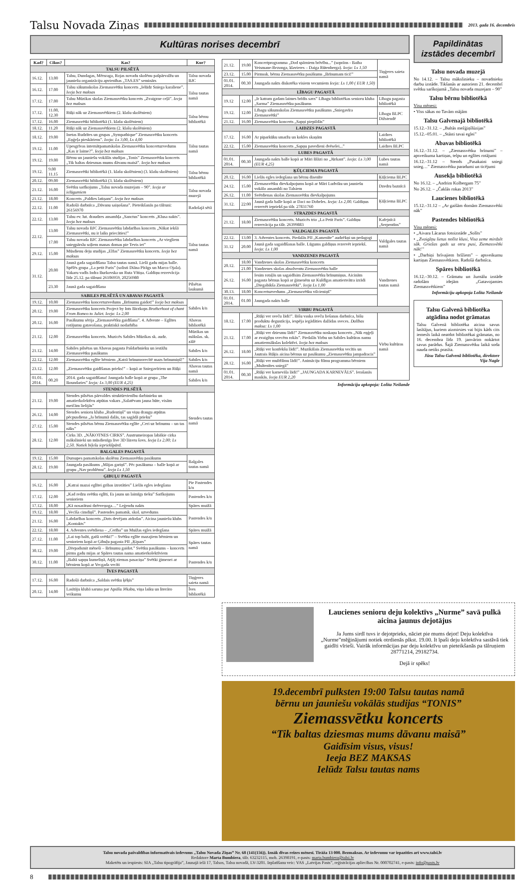Talsu Novada Ziņas
2013. gada 16. decembris
Kultūras norises decembrī
| Kad? | Cikos? | Kas? | Kur? |
| --- | --- | --- | --- |
| TALSU PILSĒTĀ | | | |
| 16.12. | 13.00 | Talsu, Dundagas, Mērsraga, Rojas novadu skolēnu pašpārvalžu un jauniešu organizāciju apvienības „TAS.ES” seminārs | Talsu novada BJC |
| 16.12. | 17.00 | Talsu sākumskolas Ziemassvētku koncerts „Ielūdz Sniega karaliene”. Ieeja bez maksas | Talsu tautas namā |
| 17.12. | 17.00 | Talsu Mūzikas skolas Ziemassvētku koncerts „Zvaigzne ceļā”. Ieeja bez maksas | |
| 17.12. | 11.00, 12.30 | Rūķi nāk uz Ziemassvētkiem (2. klašu skolēniem) | Talsu bērnu bibliotēkā |
| 17.12. | 16.00 | Ziemassvētki bibliotēkā (1. klašu skolēniem) | |
| 18.12. | 11.20 | Rūķi nāk uz Ziemassvētkiem (2. klašu skolēniem) | |
| 18.12. | 19.00 | Inetas Rudzītes un grupas „Sympathique” Ziemassvētku koncerts „Eņģeļa pieskāriens”. Ieeja: Ls 3,00, Ls 4,00 | Talsu tautas namā |
| 19.12. | 11.00 | Upesgrīvas internātpamatskolas Ziemassvētku koncertuzvedums „Kas ir laime?”. Ieeja bez maksas | |
| 19.12. | 19.00 | Bērnu un jauniešu vokālās studijas „Tonis” Ziemassvētku koncerts „Tik baltas dziesmas mums dāvanu maisā”. Ieeja bez maksas | |
| 19.12. | 9.00 11.15 | Ziemassvētki bibliotēkā (1. klašu skolēniem) (3. klašu skolēniem) | Talsu bērnu bibliotēkā |
| 20.12. | 09.00 | Ziemassvētki bibliotēkā (3. klašu skolēniem) | |
| 21.12. | 16.00 | Svētku sarīkojums „Talsu novada muzejam – 90”. Ieeja ar ielūgumiem | Talsu novada muzejā |
| 21.12. | 18.00 | Koncerts „Paldies latiņam”. Ieeja bez maksas | |
| 22.12. | 11.00 | Radošā darbnīca „Dāvanu saiņošana”. Pieteikšanās pa tālruni: 26156970 | Radošajā sētā |
| 22.12. | 13.00 | Talsu ev. lut. draudzes ansambļa „Sanctus” koncerts „Klusa nakts”. Ieeja bez maksas | Talsu tautas namā |
| 22.12. | 13.00 | Talsu novada BJC Ziemassvētku labdarības koncerts „Nākat iekšā Ziemassvētki, nu ir laiks priecāties!” | |
| | 17.00 | Talsu novada BJC Ziemassvētku labdarības koncerts „Ar viegliem sniegpārslu soļiem manas domas pie Tevis iet” | |
| 29.12. | 15.00 | Mūsdienu deju studijas „Elfas” Ziemassvētku koncerts. Ieeja bez maksas | |
| 31.12. | 20.00 | Jaunā gada sagaidīšana Talsu tautas namā. Lielā gadu mijas balle. Spēlēs grupa „La petit Paris” (solisti Diāna Pīrāgs un Marco Ojala). Vakaru vadīs Indra Burkovska un Ruta Vītiņa. Galdiņu rezervācija līdz 25.12. pa tālruni 26106959, 20256980 | |
| | 23.30 | Jaunā gada sagaidīšana | Pilsētas laukumā |
| SABILES PILSĒTĀ UN ABAVAS PAGASTĀ | | | |
| 19.12. | 10.00 | Ziemassvētku koncertuzvedums „Brīnumu gaidot!” Ieeja bez maksas | Sabiles k/n |
| 20.12. | 19.00 | Ziemassvētku koncerts Project by Ints Birzkops Brotherhoot of chant From Romeo to Juliet. Ieeja: Ls 2,00 | |
| 20.12. | 16.00 | Pasākumu sērija „Ziemassvētku gaidīšana”. 4. Advente – Eglītes rotājumu gatavošana, praktiskā nodarbība | Abavas bibliotēkā |
| 21.12. | 12.00 | Ziemassvētku koncerts. Muzicēs Sabiles Mūzikas sk. audz. | Mūzikas un mākslas. sk. zālē |
| 21.12. | 14.00 | Sabiles pilsētas un Abavas pagasta Pašdarbnieku un iestāžu Ziemassvētku pasākums | Sabiles k/n |
| 22.12. | 12.00 | Ziemassvētku eglīte bērniem „Katrā brīnumsvecītē mazs brīnumiņš!” | Sabiles k/n |
| 23.12. | 12.00 | „Ziemassvētku gaidīšanas prieks!” – kopā ar Sniegavīriem un Rūķi | Abavas tautas namā |
| 01.01. 2014. | 00.20 | 2014. gada sagaidīšana! Jaungada balle kopā ar grupa „The Boundaries” Ieeja: Ls 3,00 (EUR 4,25) | Sabiles k/n |
| STENDES PILSĒTĀ | | | |
| 21.12. | 19.00 | Stendes pilsētas pārvaldes struktūrvienību darbinieku un amatierkolektīvu atpūtas vakars „Salatēvam jauna hūte, visām meičām lielijās” | Stendes tautas namā |
| 26.12. | 14.00 | Stendes senioru kluba „Rudentiņš” un viņu draugu atpūtas pēcpusdiena „Ja brīnumā dalās, tas sagādā prieku” | |
| 27.12. | 15.00 | Stendes pilsētas bērnu Ziemassvētku eglīte „Ceri uz brīnumu – un tas nāks” | |
| 28.12. | 12.00 | Cirks 3D. „NĀKOTNES CIRKS”. Austrumeiropas labākie cirka mākslinieki un mūsdienīgs live 3D lāzeru šovs. Ieeja Ls 2,00; Ls 2,50. Notiek biļešu iepriekšpārd. | |
| BALGALES PAGASTĀ | | | |
| 19.12. | 15.00 | Dursupes pamatskolas skolēnu Ziemassvētku pasākums | Balgales tautas namā |
| 28.12. | 19.00 | Jaungada pasākums „Mājas gariņš”. Pēc pasākuma – balle kopā ar grupu „Nav problēmu”. Ieeja Ls 1,50 | |
| ĢIBUĻU PAGASTĀ | | | |
| 16.12. | 16.00 | „Katrai mazai eglītei gribas izrotāties” Lielās egles iedegšana | Pie Pastendes k/n |
| 17.12. | 12.00 | „Kad redzu svētku eglīti, Es jauns un laimīgs tieku” Sarīkojums senioriem | Pastendes k/n |
| 17.12. | 18.00 | „Kā nosarātusi dzērveņoga…” Leģendu nakts | Spāres muižā |
| 19.12. | 18.00 | „Vecīša cimdiņš”. Pastendes pamatsk. skol. uzvedums | Pastendes k/n |
| 21.12. | 16.00 | Labdarības koncerts „Dots devējam atdodas”. Aicina jauniešu klubs „Kontakts” | |
| 22.12. | 18.00 | 4. Adventes svētdiena – „Cerība” un Muižas egles iedegšana | Spāres muižā |
| 27.12. | 11.00 | „Lai top balti, gaiši svētki!” – Svētku eglīte mazajiem bērniem un senioriem kopā ar Ģibuļu pagasta PII „Ķipars” | Spāres tautas namā |
| 30.12. | 19.00 | „Divpadsmit mēneši – Brīnumu gaidot.” Svētku pasākums – koncerts pirms gadu mijas ar Spāres tautas nama amatierkolektīviem | |
| 30.12. | 11.00 | „Baltā sapņu kumeliņā, Atjāj ziemas pasaciņa” Svētki ģimenei ar bērniem kopā ar Vecgada vecīti | Pastendes k/n |
| ĪVES PAGASTĀ | | | |
| 17.12. | 16.00 | Radošā darbnīca „Saldais svētku ķēķis” | Tiņģeres saieta namā |
| 20.12. | 14.00 | Lasītāju klubā saruna par Apsīšu Jēkabu, viņa laiku un literāro veikumu | Īves bibliotēkā |
| 21.12. | 19.00 | Koncertprogramma „Dod spārniem brīvību...” (soprāns - Baiba Veismane-Rezonga, klavieres – Daiga Rūtenberga). Ieeja: Ls 1,50 | Tiņģeres saieta namā |
| 23.12. | 15.00 | Pirmssk. bērnu Ziemassvētku pasākums „Brīnumam tici!” | |
| 01.01. 2014. | 00.30 | Jaungada nakts diskotēka visiem vecumiem Ieeja: Ls 1,00 ( EUR 1,50) | |
| LĪBAGU PAGASTĀ | | | |
| 19.12 | 12.00 | „Ir katram gadam laimes brīdis savs” Lībagu bibliotēkas senioru kluba „Sarma” Ziemassvētku pasākums | Lībagu pagasta bibliotēkā |
| 19.12. | 12.00 | Lībagu sākumskolas Ziemassvētku pasākums „Sniegavīra Ziemassvētki” | Lībagu BLPC Dižstendē |
| 21.12. | 16.00 | Ziemassvētku koncerts „Sapņi piepildās” | |
| LAIDZES PAGASTĀ | | | |
| 17.12. | 16.00 | Ar piparkūku smaržu un kokles skaņām | Laidzes bibliotēkā |
| 22.12. | 15.00 | Ziemassvētku koncerts „Sapņu pavedieni dvēselei...” | Laidzes BLPC |
| LUBES PAGASTĀ | | | |
| 01.01. 2014. | 00.30 | Jaungada nakts balle kopā ar Māri Blāzi no „Jūrkant”. Ieeja: Ls 3,00 (EUR 4,25) | Lubes tautas namā |
| ĶŪĻCIEMA PAGASTĀ | | | |
| 20.12. | 16.00 | Lielās egles iedegšana un bērnu disenīte | Ķūļciema BLPC |
| 24.12. | 15.00 | Ziemassvētku dievkalpojums kopā ar Māri Ludviku un jauniešu vokālo ansambli no Talsiem | Dzedru baznīcā |
| 26.12. | 11.00 | Svētdienas skolas Ziemassvētku dievkalpojums | Ķūļciema BLPC |
| 31.12. | 22:00 | Jaunā gada balle kopā ar Daci no Dobeles. Ieeja: Ls 2,00. Galdiņus rezervēt iepriekš pa tālr. 27831760 | |
| STRAZDES PAGASTĀ | | | |
| 21.12. | 18.00 | Ziemassvētku koncerts. Muzicēs trio „La Petit Paris”. Galdiņu rezervācija pa tālr. 26399883 | Kafejnīcā „Serpentīns” |
| VALDGALES PAGASTĀ | | | |
| 22.12. | 13.00 | 3. Adventes koncerts. Piedalās PII „Kamenīte” audzēkņi un pedagogi | Valdgales tautas namā |
| 31.12 | 20.00 | Jaunā gada sagaidīšanas balle. Lūgums galdiņus rezervēt iepriekš. Ieeja: Ls 1,00 | |
| VANDZENES PAGASTĀ | | | |
| 20.12. | 18.00 | Vandzenes skolas Ziemassvētku koncerts | Vandzenes tautas namā |
| | 21.00 | Vandzenes skolas absolventu Ziemassvētku balle | |
| 26.12. | 16.00 | Iesim rotaļās un sagaidīsim Ziemassvētku brīnumiņus. Aicinām pagasta bērnus kopā ar ģimenēm uz Kuldīgas amatierteātra izrādi „Diegabikša Ziemassvētki”. Ieeja Ls 1,00 | |
| 30.13. | 18.00 | Koncertuzvedums „Ziemassvētku vilcieniņš” | |
| 01.01. 2014. | 01.00 | Jaungada nakts balle | |
| VIRBU PAGASTĀ | | | |
| 18.12. | 17.00 | „Rūķi ver sveču lādi!”. Bišu vaska sveču liešanas darbnīca, bišu produktu degustācija, iespēja iegādāties dažādas sveces. Dalības maksa: Ls 1,00 | Virbu kultūras namā |
| 21.12. | 17.00 | „Rūķi ver dziesmu lādi!” Ziemassvētku noskaņu koncerts „Nāk eņģeļi ar zvaigžņu svecēm rokās”. Piedalās Virbu un Sabiles kultūras namu amatiermākslas kolektīvi. Ieeja bez maksas | |
| 26.12. | 18.00 | „Rūķi ver konfekšu lādi!”. Muzikālais Ziemassvētku vecītis un Jautrais Rūķis aicina bērnus uz pasākumu „Ziemassvētku jampadracis” | |
| 28.12. | 16.00 | „Rūķi ver multfilmu lādi!”. Animāciju filmu programma bērniem „Multenītes sniegā” | |
| 01.01. 2014. | 00.30 | „Rūķi ver karnevāla lādi!” „JAUNGADA KARNEVĀLS”. Ierašanās maskās. Ieeja EUR 2,20 | |
Informāciju apkopoja: Lolita Neilande
Papildinātas izstādes decembrī
Talsu novada muzejā
No 14.12. – Talsu mākslinieku – novadnieku darbu izstāde. Tikšanās ar autoriem 21. decembrī svētku sarīkojumā „Talsu novada muzejam – 90”
Talsu bērnu bibliotēkā
Visu mēnesi:
• Viss sākas no Tavām mājām
Talsu Galvenajā bibliotēkā
15.12.–31.12. – „Baltās mežģiņīlūzijas”
15.12.–05.01. – „Stāsti tavai eglei”
Abavas bibliotēkā
16.12.–31.12. – „Ziemassvētku brīnumi” – apsveikuma kartiņas, telpu un eglītes rotājumi
16.12.–31.12 – Stends „Pasakaini sniegi snieg…” Ziemassvētku paradumi un ticējumi
Ausekļa bibliotēkā
No 16.12. – „Andrim Kolbergam 75”
No 26.12. – „Čaklās rokas 2013”
Laucienes bibliotēkā
15.12.–31.12 – „Ar gaišām domām Ziemassvētki nāk”
Pastendes bibliotēkā
Visu mēnesi:
• „Aivara Lācarus fotoizstāde „Solīts”
• „Zvaigžņu lietus nolīst klusi, Visa zeme mirdzēt sāk. Griežas gads uz otru pusi, Ziemassvētki nāk!”
• „Darbiņi brīvajiem brīžiem” – apsveikumu kartiņas Ziemassvētkiem. Radošā darbnīca.
Spāres bibliotēkā
16.12.–30.12. – Grāmatu un žurnālu izstāde radošām idejām „Gatavojamies Ziemassvētkiem”
Informāciju apkopoja Lolita Neilande
Talsu Galvenā bibliotēka atgādina nodot grāmatas
Talsu Galvenā bibliotēka aicina savus lasītājus, kuriem aizmirsies vai bijis kāds cits iemesls laikā neatdot bibliotēkai grāmatas, no 16. decembra līdz 19. janvārim nokārtot savus parādus. Šajā Ziemassvētku laikā soda nauda netiks prasīta.
Jūsu Talsu Galvenā bibliotēka, direktore Vija Nagle
Laucienes senioru deju kolektīvs „Nurme” savā pulkā aicina jaunus dejotājus
Ja Jums sirdī tuvs ir dejotprieks, nāciet pie mums dejot! Deju kolektīva „Nurme”mēģinājumi notiek otrdienās plkst. 19.00. It īpaši deju kolektīva sastāvā tiek gaidīti vīrieši. Vairāk informācijas par deju kolektīvu un pieteikšanās pa tālruņiem 28771214, 29182734.
Dejā ir spēks!
19.decembrī pulksten 19:00 Talsu tautas namā
bērnu un jauniešu vokālās studijas “TONIS”
Ziemassvētku koncerts
“Tik baltas dziesmas mums dāvanu maisā”
Gaidīsim visus, visus!
Ieeja BEZ MAKSAS
Ielūdz Talsu tautas nams
Talsu novada pašvaldības informatīvais izdevums „Talsu Novada Ziņas” Nr. 68 (141(156)). Iznāk divas reizes mēnesī. Tirāža 13 000. Bezmaksas. Ar izdevumu var iepazīties arī www.talsi.lv
Redaktore Marta Bumbiera, tālr. 63232115, mob. 26398191, e-pasts: marta.bumbiera@talsi.lv
Maketēts un iespiests: SIA „Talsu tipogrāfija”, Jaunajā ielā 17, Talsos, Talsu novadā, LV-3201. Izplatīšanu veic: VAS „Latvijas Pasts”, reģistrācijas apliecības Nr. 000702741, e-pasts: info@pasts.lv
8